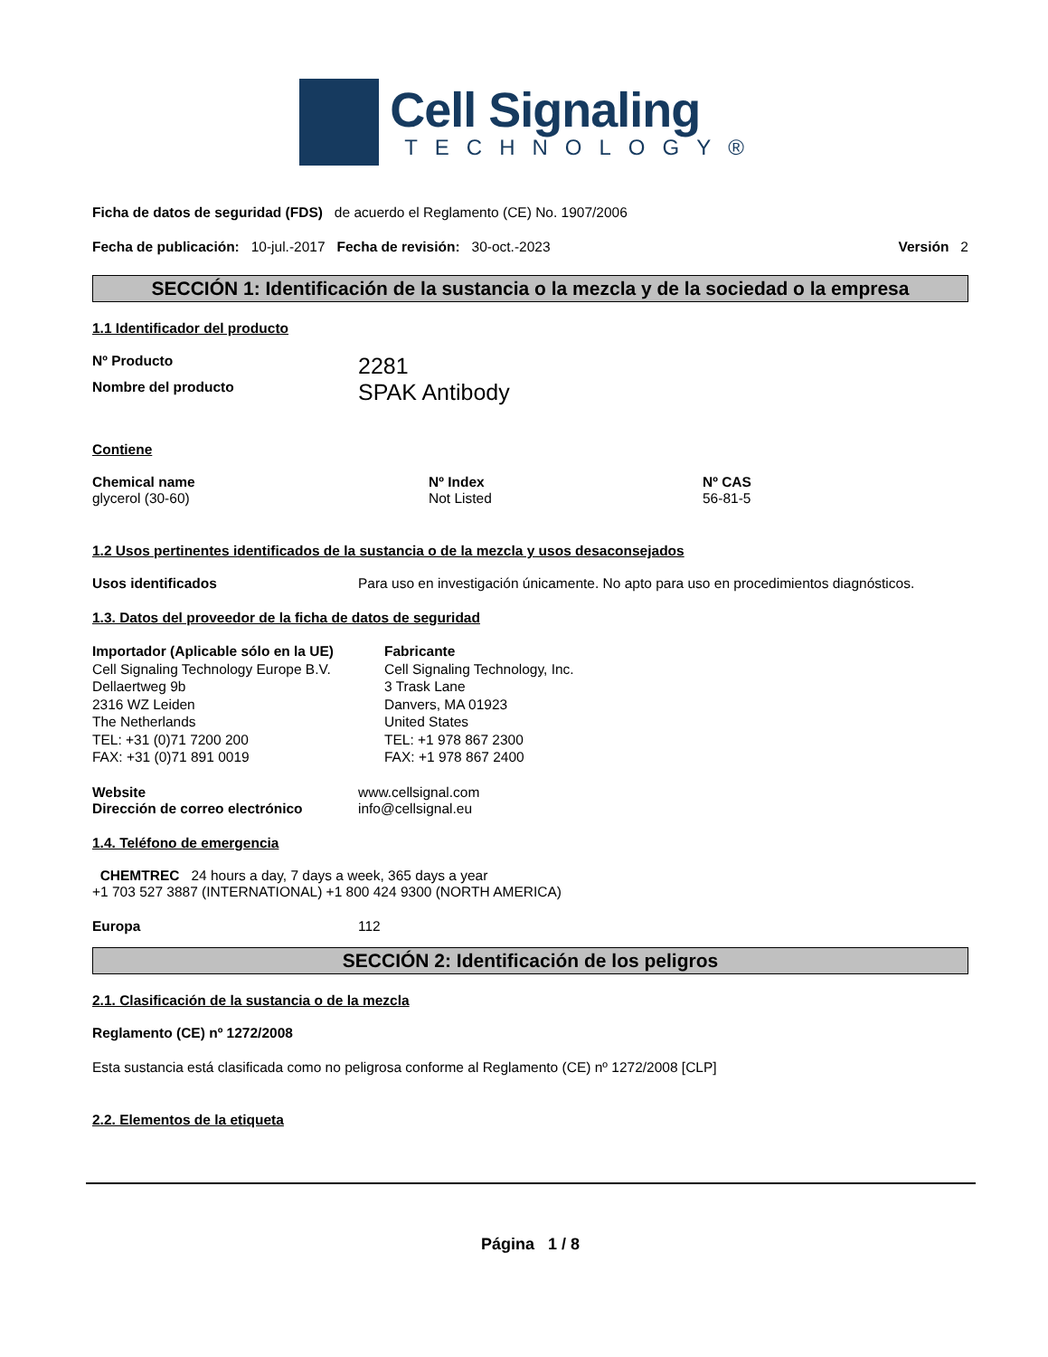Cell Signaling
TECHNOLOGY®
Ficha de datos de seguridad (FDS) de acuerdo el Reglamento (CE) No. 1907/2006
Fecha de publicación: 10-jul.-2017 Fecha de revisión: 30-oct.-2023 Versión 2
SECCIÓN 1: Identificación de la sustancia o la mezcla y de la sociedad o la empresa
1.1 Identificador del producto
Nº Producto 2281
Nombre del producto SPAK Antibody
Contiene
Chemical name
glycerol (30-60)
Nº Index
Not Listed
Nº CAS
56-81-5
1.2 Usos pertinentes identificados de la sustancia o de la mezcla y usos desaconsejados
Usos identificados Para uso en investigación únicamente. No apto para uso en procedimientos diagnósticos.
1.3. Datos del proveedor de la ficha de datos de seguridad
Importador (Aplicable sólo en la UE)
Cell Signaling Technology Europe B.V.
Dellaertweg 9b
2316 WZ Leiden
The Netherlands
TEL: +31 (0)71 7200 200
FAX: +31 (0)71 891 0019
Fabricante
Cell Signaling Technology, Inc.
3 Trask Lane
Danvers, MA 01923
United States
TEL: +1 978 867 2300
FAX: +1 978 867 2400
Website
Dirección de correo electrónico www.cellsignal.com
info@cellsignal.eu
1.4. Teléfono de emergencia
CHEMTREC 24 hours a day, 7 days a week, 365 days a year
+1 703 527 3887 (INTERNATIONAL) +1 800 424 9300 (NORTH AMERICA)
Europa 112
SECCIÓN 2: Identificación de los peligros
2.1. Clasificación de la sustancia o de la mezcla
Reglamento (CE) nº 1272/2008
Esta sustancia está clasificada como no peligrosa conforme al Reglamento (CE) nº 1272/2008 [CLP]
2.2. Elementos de la etiqueta
Página 1 / 8